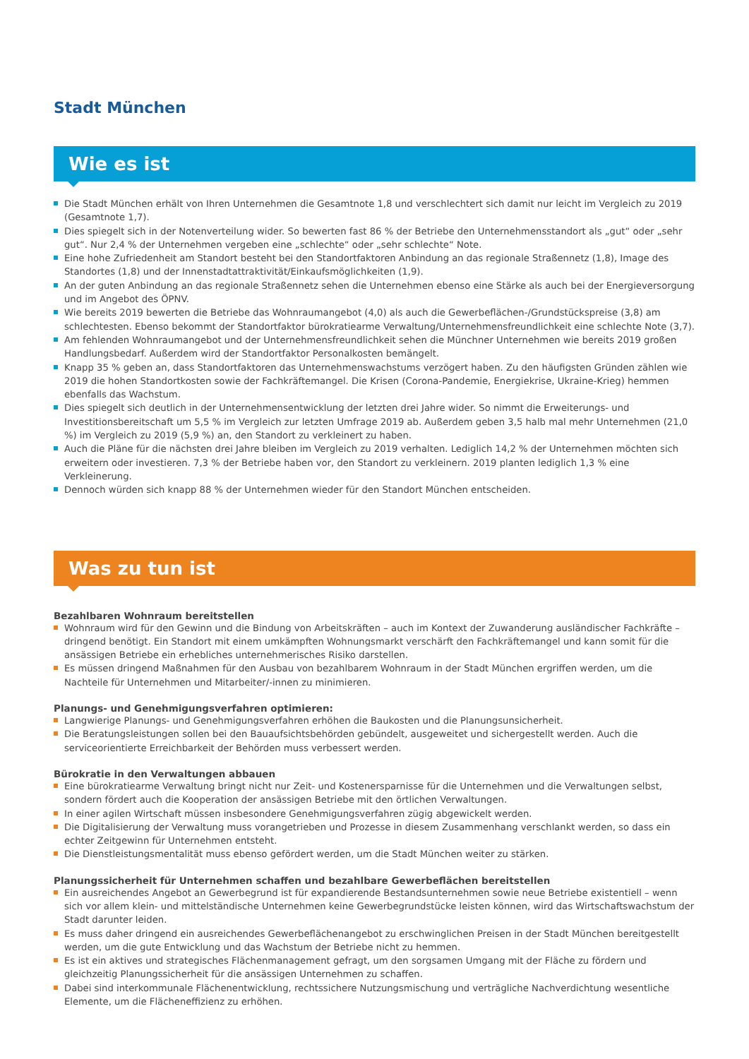Stadt München
Wie es ist
Die Stadt München erhält von Ihren Unternehmen die Gesamtnote 1,8 und verschlechtert sich damit nur leicht im Vergleich zu 2019 (Gesamtnote 1,7).
Dies spiegelt sich in der Notenverteilung wider. So bewerten fast 86 % der Betriebe den Unternehmensstandort als „gut“ oder „sehr gut“. Nur 2,4 % der Unternehmen vergeben eine „schlechte“ oder „sehr schlechte“ Note.
Eine hohe Zufriedenheit am Standort besteht bei den Standortfaktoren Anbindung an das regionale Straßennetz (1,8), Image des Standortes (1,8) und der Innenstadtattraktivität/Einkaufsmöglichkeiten (1,9).
An der guten Anbindung an das regionale Straßennetz sehen die Unternehmen ebenso eine Stärke als auch bei der Energieversorgung und im Angebot des ÖPNV.
Wie bereits 2019 bewerten die Betriebe das Wohnraumangebot (4,0) als auch die Gewerbeflächen-/Grundstückspreise (3,8) am schlechtesten. Ebenso bekommt der Standortfaktor bürokratiearme Verwaltung/Unternehmensfreundlichkeit eine schlechte Note (3,7).
Am fehlenden Wohnraumangebot und der Unternehmensfreundlichkeit sehen die Münchner Unternehmen wie bereits 2019 großen Handlungsbedarf. Außerdem wird der Standortfaktor Personalkosten bemängelt.
Knapp 35 % geben an, dass Standortfaktoren das Unternehmenswachstums verzögert haben. Zu den häufigsten Gründen zählen wie 2019 die hohen Standortkosten sowie der Fachkräftemangel. Die Krisen (Corona-Pandemie, Energiekrise, Ukraine-Krieg) hemmen ebenfalls das Wachstum.
Dies spiegelt sich deutlich in der Unternehmensentwicklung der letzten drei Jahre wider. So nimmt die Erweiterungs- und Investitionsbereitschaft um 5,5 % im Vergleich zur letzten Umfrage 2019 ab. Außerdem geben 3,5 halb mal mehr Unternehmen (21,0 %) im Vergleich zu 2019 (5,9 %) an, den Standort zu verkleinert zu haben.
Auch die Pläne für die nächsten drei Jahre bleiben im Vergleich zu 2019 verhalten. Lediglich 14,2 % der Unternehmen möchten sich erweitern oder investieren. 7,3 % der Betriebe haben vor, den Standort zu verkleinern. 2019 planten lediglich 1,3 % eine Verkleinerung.
Dennoch würden sich knapp 88 % der Unternehmen wieder für den Standort München entscheiden.
Was zu tun ist
Bezahlbaren Wohnraum bereitstellen
Wohnraum wird für den Gewinn und die Bindung von Arbeitskräften – auch im Kontext der Zuwanderung ausländischer Fachkräfte – dringend benötigt. Ein Standort mit einem umkämpften Wohnungsmarkt verschärft den Fachkräftemangel und kann somit für die ansässigen Betriebe ein erhebliches unternehmerisches Risiko darstellen.
Es müssen dringend Maßnahmen für den Ausbau von bezahlbarem Wohnraum in der Stadt München ergriffen werden, um die Nachteile für Unternehmen und Mitarbeiter/-innen zu minimieren.
Planungs- und Genehmigungsverfahren optimieren:
Langwierige Planungs- und Genehmigungsverfahren erhöhen die Baukosten und die Planungsunsicherheit.
Die Beratungsleistungen sollen bei den Bauaufsichtsbehörden gebündelt, ausgeweitet und sichergestellt werden. Auch die serviceorientierte Erreichbarkeit der Behörden muss verbessert werden.
Bürokratie in den Verwaltungen abbauen
Eine bürokratiearme Verwaltung bringt nicht nur Zeit- und Kostenersparnisse für die Unternehmen und die Verwaltungen selbst, sondern fördert auch die Kooperation der ansässigen Betriebe mit den örtlichen Verwaltungen.
In einer agilen Wirtschaft müssen insbesondere Genehmigungsverfahren zügig abgewickelt werden.
Die Digitalisierung der Verwaltung muss vorangetrieben und Prozesse in diesem Zusammenhang verschlankt werden, so dass ein echter Zeitgewinn für Unternehmen entsteht.
Die Dienstleistungsmentalität muss ebenso gefördert werden, um die Stadt München weiter zu stärken.
Planungssicherheit für Unternehmen schaffen und bezahlbare Gewerbeflächen bereitstellen
Ein ausreichendes Angebot an Gewerbegrund ist für expandierende Bestandsunternehmen sowie neue Betriebe existentiell – wenn sich vor allem klein- und mittelständische Unternehmen keine Gewerbegrundstücke leisten können, wird das Wirtschaftswachstum der Stadt darunter leiden.
Es muss daher dringend ein ausreichendes Gewerbeflächenangebot zu erschwinglichen Preisen in der Stadt München bereitgestellt werden, um die gute Entwicklung und das Wachstum der Betriebe nicht zu hemmen.
Es ist ein aktives und strategisches Flächenmanagement gefragt, um den sorgsamen Umgang mit der Fläche zu fördern und gleichzeitig Planungssicherheit für die ansässigen Unternehmen zu schaffen.
Dabei sind interkommunale Flächenentwicklung, rechtssichere Nutzungsmischung und verträgliche Nachverdichtung wesentliche Elemente, um die Flächeneffizienz zu erhöhen.